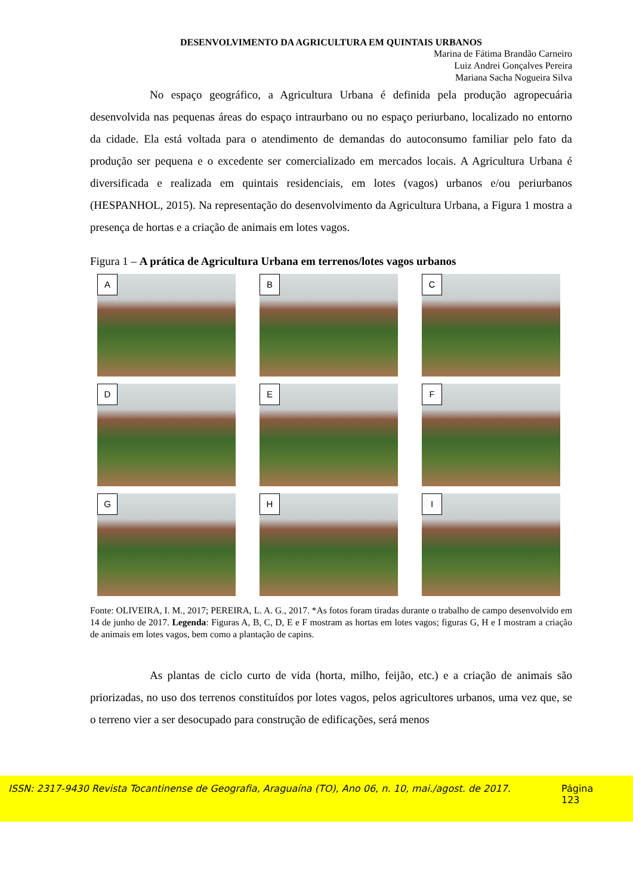DESENVOLVIMENTO DA AGRICULTURA EM QUINTAIS URBANOS
Marina de Fátima Brandão Carneiro
Luiz Andrei Gonçalves Pereira
Mariana Sacha Nogueira Silva
No espaço geográfico, a Agricultura Urbana é definida pela produção agropecuária desenvolvida nas pequenas áreas do espaço intraurbano ou no espaço periurbano, localizado no entorno da cidade. Ela está voltada para o atendimento de demandas do autoconsumo familiar pelo fato da produção ser pequena e o excedente ser comercializado em mercados locais. A Agricultura Urbana é diversificada e realizada em quintais residenciais, em lotes (vagos) urbanos e/ou periurbanos (HESPANHOL, 2015). Na representação do desenvolvimento da Agricultura Urbana, a Figura 1 mostra a presença de hortas e a criação de animais em lotes vagos.
Figura 1 – A prática de Agricultura Urbana em terrenos/lotes vagos urbanos
A
B
C
D
E
F
G
H
I
Fonte: OLIVEIRA, I. M., 2017; PEREIRA, L. A. G., 2017. *As fotos foram tiradas durante o trabalho de campo desenvolvido em 14 de junho de 2017. Legenda: Figuras A, B, C, D, E e F mostram as hortas em lotes vagos; figuras G, H e I mostram a criação de animais em lotes vagos, bem como a plantação de capins.
As plantas de ciclo curto de vida (horta, milho, feijão, etc.) e a criação de animais são priorizadas, no uso dos terrenos constituídos por lotes vagos, pelos agricultores urbanos, uma vez que, se o terreno vier a ser desocupado para construção de edificações, será menos
ISSN: 2317-9430 Revista Tocantinense de Geografia, Araguaína (TO), Ano 06, n. 10, mai./agost. de 2017.
Página 123